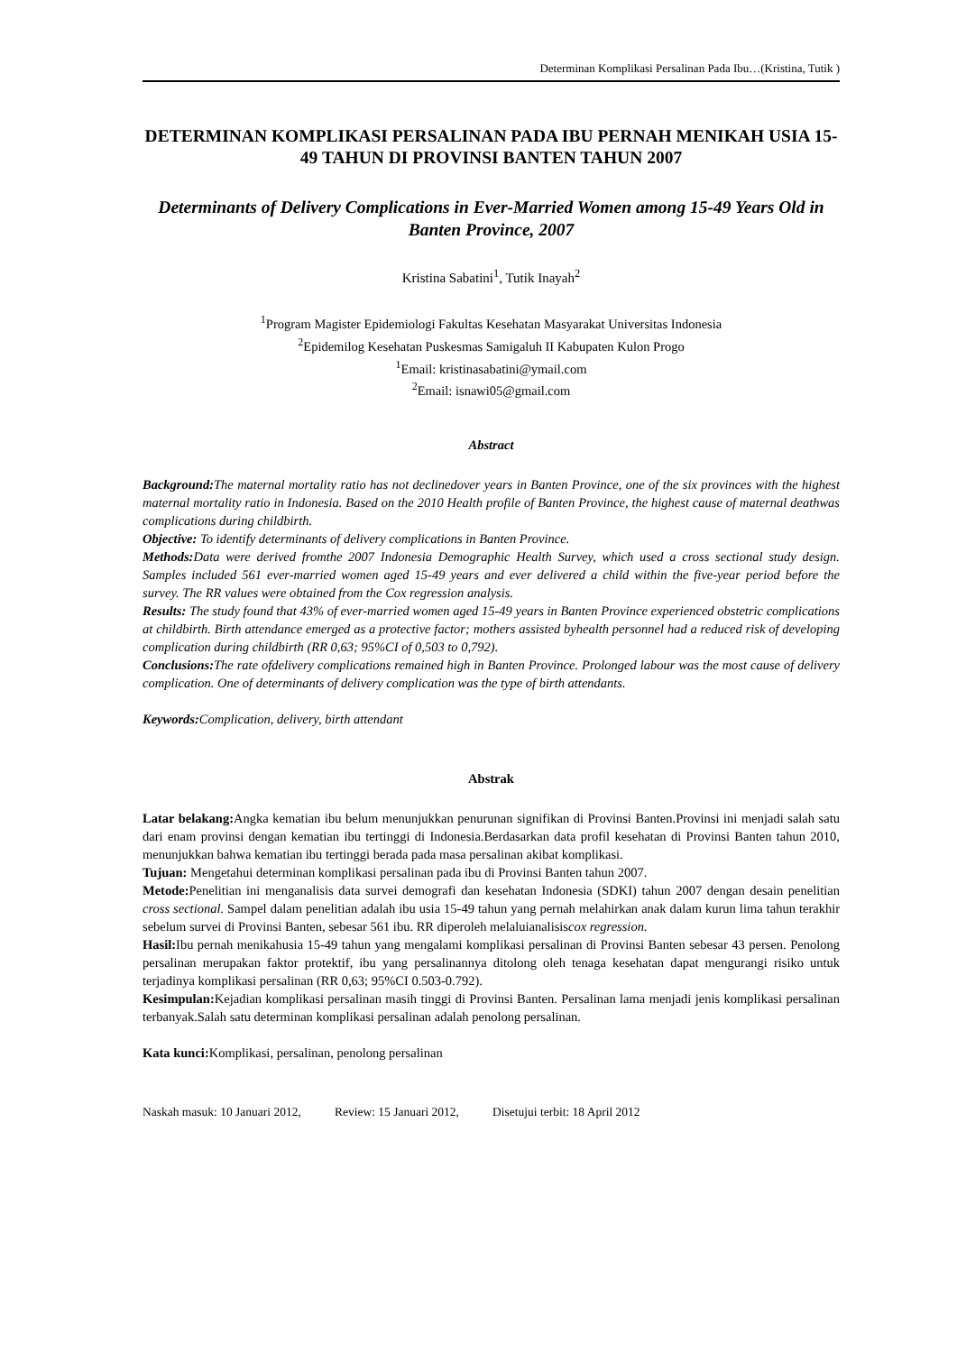Determinan Komplikasi Persalinan Pada Ibu…(Kristina, Tutik )
DETERMINAN KOMPLIKASI PERSALINAN PADA IBU PERNAH MENIKAH USIA 15-49 TAHUN DI PROVINSI BANTEN TAHUN 2007
Determinants of Delivery Complications in Ever-Married Women among 15-49 Years Old in Banten Province, 2007
Kristina Sabatini<sup>1</sup>, Tutik Inayah<sup>2</sup>
<sup>1</sup> Program Magister Epidemiologi Fakultas Kesehatan Masyarakat Universitas Indonesia
<sup>2</sup> Epidemilog Kesehatan Puskesmas Samigaluh II Kabupaten Kulon Progo
<sup>1</sup> Email: kristinasabatini@ymail.com
<sup>2</sup> Email: isnawi05@gmail.com
Abstract
Background: The maternal mortality ratio has not declinedover years in Banten Province, one of the six provinces with the highest maternal mortality ratio in Indonesia. Based on the 2010 Health profile of Banten Province, the highest cause of maternal deathwas complications during childbirth.
Objective: To identify determinants of delivery complications in Banten Province.
Methods: Data were derived fromthe 2007 Indonesia Demographic Health Survey, which used a cross sectional study design. Samples included 561 ever-married women aged 15-49 years and ever delivered a child within the five-year period before the survey. The RR values were obtained from the Cox regression analysis.
Results: The study found that 43% of ever-married women aged 15-49 years in Banten Province experienced obstetric complications at childbirth. Birth attendance emerged as a protective factor; mothers assisted byhealth personnel had a reduced risk of developing complication during childbirth (RR 0,63; 95%CI of 0,503 to 0,792).
Conclusions: The rate ofdelivery complications remained high in Banten Province. Prolonged labour was the most cause of delivery complication. One of determinants of delivery complication was the type of birth attendants.
Keywords: Complication, delivery, birth attendant
Abstrak
Latar belakang: Angka kematian ibu belum menunjukkan penurunan signifikan di Provinsi Banten.Provinsi ini menjadi salah satu dari enam provinsi dengan kematian ibu tertinggi di Indonesia.Berdasarkan data profil kesehatan di Provinsi Banten tahun 2010, menunjukkan bahwa kematian ibu tertinggi berada pada masa persalinan akibat komplikasi.
Tujuan: Mengetahui determinan komplikasi persalinan pada ibu di Provinsi Banten tahun 2007.
Metode: Penelitian ini menganalisis data survei demografi dan kesehatan Indonesia (SDKI) tahun 2007 dengan desain penelitian cross sectional. Sampel dalam penelitian adalah ibu usia 15-49 tahun yang pernah melahirkan anak dalam kurun lima tahun terakhir sebelum survei di Provinsi Banten, sebesar 561 ibu. RR diperoleh melaluianalisiscox regression.
Hasil: Ibu pernah menikahusia 15-49 tahun yang mengalami komplikasi persalinan di Provinsi Banten sebesar 43 persen. Penolong persalinan merupakan faktor protektif, ibu yang persalinannya ditolong oleh tenaga kesehatan dapat mengurangi risiko untuk terjadinya komplikasi persalinan (RR 0,63; 95%CI 0.503-0.792).
Kesimpulan: Kejadian komplikasi persalinan masih tinggi di Provinsi Banten. Persalinan lama menjadi jenis komplikasi persalinan terbanyak.Salah satu determinan komplikasi persalinan adalah penolong persalinan.
Kata kunci: Komplikasi, persalinan, penolong persalinan
Naskah masuk: 10 Januari 2012, Review: 15 Januari 2012, Disetujui terbit: 18 April 2012